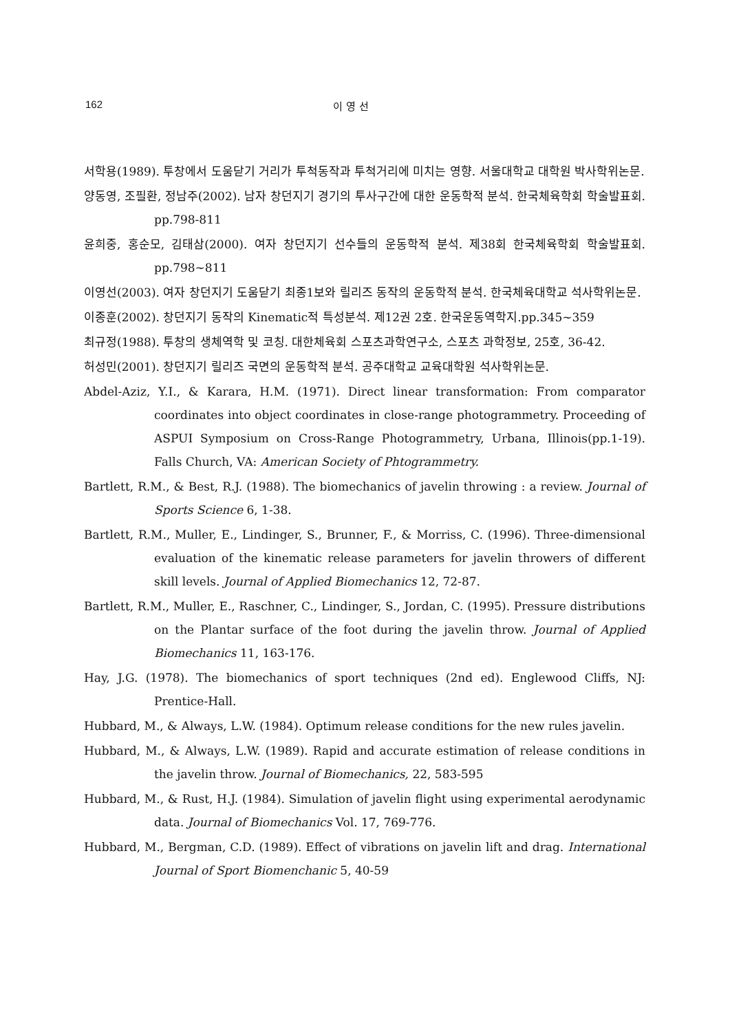162 이 영 선
서학용(1989). 투창에서 도움닫기 거리가 투척동작과 투척거리에 미치는 영향. 서울대학교 대학원 박사학위논문.
양동영, 조필환, 정남주(2002). 남자 창던지기 경기의 투사구간에 대한 운동학적 분석. 한국체육학회 학술발표회. pp.798-811
윤희중, 홍순모, 김태삼(2000). 여자 창던지기 선수들의 운동학적 분석. 제38회 한국체육학회 학술발표회. pp.798~811
이영선(2003). 여자 창던지기 도움닫기 최종1보와 릴리즈 동작의 운동학적 분석. 한국체육대학교 석사학위논문.
이종훈(2002). 창던지기 동작의 Kinematic적 특성분석. 제12권 2호. 한국운동역학지.pp.345~359
최규정(1988). 투창의 생체역학 및 코칭. 대한체육회 스포츠과학연구소, 스포츠 과학정보, 25호, 36-42.
허성민(2001). 창던지기 릴리즈 국면의 운동학적 분석. 공주대학교 교육대학원 석사학위논문.
Abdel-Aziz, Y.I., & Karara, H.M. (1971). Direct linear transformation: From comparator coordinates into object coordinates in close-range photogrammetry. Proceeding of ASPUI Symposium on Cross-Range Photogrammetry, Urbana, Illinois(pp.1-19). Falls Church, VA: American Society of Phtogrammetry.
Bartlett, R.M., & Best, R.J. (1988). The biomechanics of javelin throwing : a review. Journal of Sports Science 6, 1-38.
Bartlett, R.M., Muller, E., Lindinger, S., Brunner, F., & Morriss, C. (1996). Three-dimensional evaluation of the kinematic release parameters for javelin throwers of different skill levels. Journal of Applied Biomechanics 12, 72-87.
Bartlett, R.M., Muller, E., Raschner, C., Lindinger, S., Jordan, C. (1995). Pressure distributions on the Plantar surface of the foot during the javelin throw. Journal of Applied Biomechanics 11, 163-176.
Hay, J.G. (1978). The biomechanics of sport techniques (2nd ed). Englewood Cliffs, NJ: Prentice-Hall.
Hubbard, M., & Always, L.W. (1984). Optimum release conditions for the new rules javelin.
Hubbard, M., & Always, L.W. (1989). Rapid and accurate estimation of release conditions in the javelin throw. Journal of Biomechanics, 22, 583-595
Hubbard, M., & Rust, H.J. (1984). Simulation of javelin flight using experimental aerodynamic data. Journal of Biomechanics Vol. 17, 769-776.
Hubbard, M., Bergman, C.D. (1989). Effect of vibrations on javelin lift and drag. International Journal of Sport Biomenchanic 5, 40-59